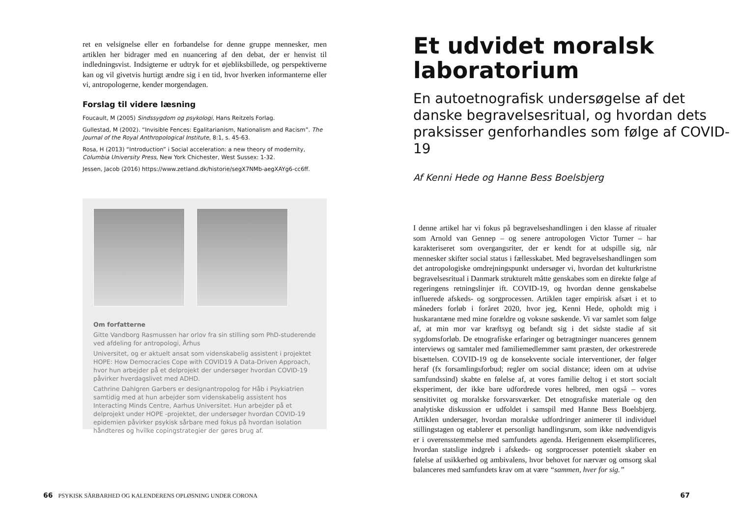ret en velsignelse eller en forbandelse for denne gruppe mennesker, men artiklen her bidrager med en nuancering af den debat, der er henvist til indledningsvist. Indsigterne er udtryk for et øjebliksbillede, og perspektiverne kan og vil givetvis hurtigt ændre sig i en tid, hvor hverken informanterne eller vi, antropologerne, kender morgendagen.
Forslag til videre læsning
Foucault, M (2005) Sindssygdom og psykologi, Hans Reitzels Forlag.
Gullestad, M (2002). “Invisible Fences: Egalitarianism, Nationalism and Racism”. The Journal of the Royal Anthropological Institute, 8:1, s. 45-63.
Rosa, H (2013) “Introduction” i Social acceleration: a new theory of modernity, Columbia University Press, New York Chichester, West Sussex: 1-32.
Jessen, Jacob (2016) https://www.zetland.dk/historie/segX7NMb-aegXAYg6-cc6ff.
Om forfatterne
Gitte Vandborg Rasmussen har orlov fra sin stilling som PhD-studerende ved afdeling for antropologi, Århus
Universitet, og er aktuelt ansat som videnskabelig assistent i projektet HOPE: How Democracies Cope with COVID19 A Data-Driven Approach, hvor hun arbejder på et delprojekt der undersøger hvordan COVID-19 påvirker hverdagslivet med ADHD.
Cathrine Dahlgren Garbers er designantropolog for Håb i Psykiatrien samtidig med at hun arbejder som videnskabelig assistent hos Interacting Minds Centre, Aarhus Universitet. Hun arbejder på et delprojekt under HOPE -projektet, der undersøger hvordan COVID-19 epidemien påvirker psykisk sårbare med fokus på hvordan isolation håndteres og hvilke copingstrategier der gøres brug af.
Et udvidet moralsk laboratorium
En autoetnografisk undersøgelse af det danske begravelsesritual, og hvordan dets praksisser genforhandles som følge af COVID-19
Af Kenni Hede og Hanne Bess Boelsbjerg
I denne artikel har vi fokus på begravelseshandlingen i den klasse af ritualer som Arnold van Gennep – og senere antropologen Victor Turner – har karakteriseret som overgangsriter, der er kendt for at udspille sig, når mennesker skifter social status i fællesskabet. Med begravelseshandlingen som det antropologiske omdrejningspunkt undersøger vi, hvordan det kulturkristne begravelsesritual i Danmark strukturelt måtte genskabes som en direkte følge af regeringens retningslinjer ift. COVID-19, og hvordan denne genskabelse influerede afskeds- og sorgprocessen. Artiklen tager empirisk afsæt i et to måneders forløb i foråret 2020, hvor jeg, Kenni Hede, opholdt mig i huskarantæne med mine forældre og voksne søskende. Vi var samlet som følge af, at min mor var kræftsyg og befandt sig i det sidste stadie af sit sygdomsforløb. De etnografiske erfaringer og betragtninger nuanceres gennem interviews og samtaler med familiemedlemmer samt præsten, der orkestrerede bisættelsen. COVID-19 og de konsekvente sociale interventioner, der følger heraf (fx forsamlingsforbud; regler om social distance; ideen om at udvise samfundssind) skabte en følelse af, at vores familie deltog i et stort socialt eksperiment, der ikke bare udfordrede vores helbred, men også – vores sensitivitet og moralske forsvarsværker. Det etnografiske materiale og den analytiske diskussion er udfoldet i samspil med Hanne Bess Boelsbjerg. Artiklen undersøger, hvordan moralske udfordringer animerer til individuel stillingstagen og etablerer et personligt handlingsrum, som ikke nødvendigvis er i overensstemmelse med samfundets agenda. Herigennem eksemplificeres, hvordan statslige indgreb i afskeds- og sorgprocesser potentielt skaber en følelse af usikkerhed og ambivalens, hvor behovet for nærvær og omsorg skal balanceres med samfundets krav om at være “sammen, hver for sig.”
66 PSYKISK SÅRBARHED OG KALENDERENS OPLØSNING UNDER CORONA 67